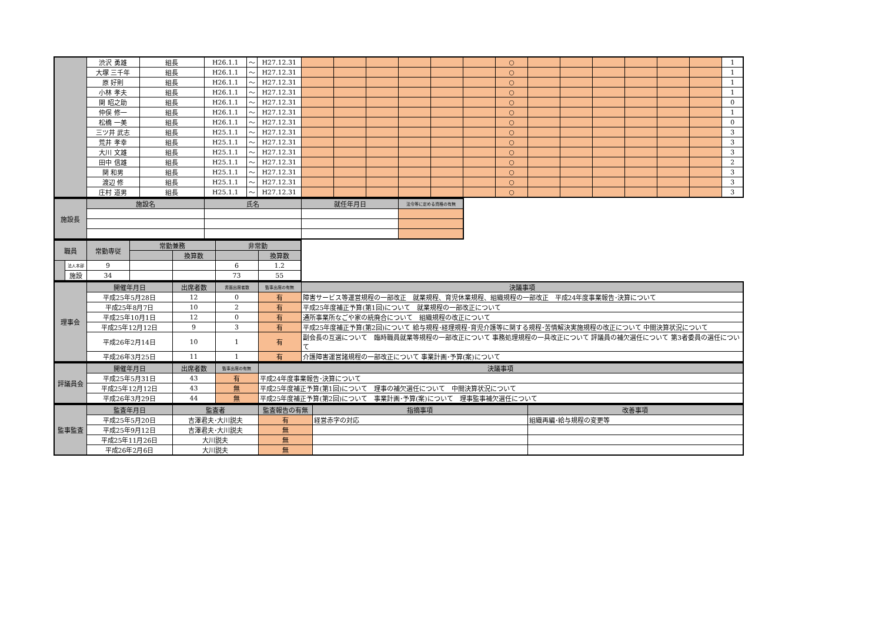| | 渋沢 勇雄 | 組長 | H26.1.1 | ～ | H27.12.31 | | | | | | | ○ | | | | | | | 1 |
| | 大塚 三千年 | 組長 | H26.1.1 | ～ | H27.12.31 | | | | | | | ○ | | | | | | | 1 |
| | 原 好則 | 組長 | H26.1.1 | ～ | H27.12.31 | | | | | | | ○ | | | | | | | 1 |
| | 小林 孝夫 | 組長 | H26.1.1 | ～ | H27.12.31 | | | | | | | ○ | | | | | | | 1 |
| | 関 昭之助 | 組長 | H26.1.1 | ～ | H27.12.31 | | | | | | | ○ | | | | | | | 0 |
| | 仲俣 修一 | 組長 | H26.1.1 | ～ | H27.12.31 | | | | | | | ○ | | | | | | | 1 |
| | 松橋 一美 | 組長 | H26.1.1 | ～ | H27.12.31 | | | | | | | ○ | | | | | | | 0 |
| | 三ツ井 武志 | 組長 | H25.1.1 | ～ | H27.12.31 | | | | | | | ○ | | | | | | | 3 |
| | 荒井 孝幸 | 組長 | H25.1.1 | ～ | H27.12.31 | | | | | | | ○ | | | | | | | 3 |
| | 大川 文雄 | 組長 | H25.1.1 | ～ | H27.12.31 | | | | | | | ○ | | | | | | | 3 |
| | 田中 信雄 | 組長 | H25.1.1 | ～ | H27.12.31 | | | | | | | ○ | | | | | | | 2 |
| | 関 和男 | 組長 | H25.1.1 | ～ | H27.12.31 | | | | | | | ○ | | | | | | | 3 |
| | 渡辺 修 | 組長 | H25.1.1 | ～ | H27.12.31 | | | | | | | ○ | | | | | | | 3 |
| | 庄村 道男 | 組長 | H25.1.1 | ～ | H27.12.31 | | | | | | | ○ | | | | | | | 3 |
| 施設長 | 施設名 | 氏名 | 就任年月日 | 法令等に定める資格の有無 |
| 職員 | | 常勤専従 | 常勤兼務 | | 非常勤 | |
| | | | | 換算数 | | 換算数 |
| | 法人本部 | 9 | | | 6 | 1.2 |
| | 施設 | 34 | | | 73 | 55 |
| 理事会 | 開催年月日 | 出席者数 | 書面出席者数 | 監事出席の有無 | 決議事項 |
| | 平成25年5月28日 | 12 | 0 | 有 | 障害サービス等運営規程の一部改正 就業規程、育児休業規程、組織規程の一部改正 平成24年度事業報告･決算について |
| | 平成25年8月7日 | 10 | 2 | 有 | 平成25年度補正予算(第1回)について 就業規程の一部改正について |
| | 平成25年10月1日 | 12 | 0 | 有 | 通所事業所なごや家の統廃合について 組織規程の改正について |
| | 平成25年12月12日 | 9 | 3 | 有 | 平成25年度補正予算(第2回)について 給与規程･経理規程･育児介護等に関する規程･苦情解決実施規程の改正について 中間決算状況について |
| | 平成26年2月14日 | 10 | 1 | 有 | 副会長の互選について 臨時職員就業等規程の一部改正について 事務処理規程の一具改正について 評議員の補欠選任について 第3者委員の選任について |
| | 平成26年3月25日 | 11 | 1 | 有 | 介護障害運営諸規程の一部改正について 事業計画･予算(案)について |
| 評議員会 | 開催年月日 | 出席者数 | 監事出席の有無 | 決議事項 |
| | 平成25年5月31日 | 43 | 有 | 平成24年度事業報告･決算について |
| | 平成25年12月12日 | 43 | 無 | 平成25年度補正予算(第1回)について 理事の補欠選任について 中間決算状況について |
| | 平成26年3月29日 | 44 | 無 | 平成25年度補正予算(第2回)について 事業計画･予算(案)について 理事監事補欠選任について |
| 監事監査 | 監査年月日 | 監査者 | 監査報告の有無 | 指摘事項 | 改善事項 |
| | 平成25年5月20日 | 吉澤君夫･大川説夫 | 有 | 経営赤字の対応 | 組織再編･給与規程の変更等 |
| | 平成25年9月12日 | 吉澤君夫･大川説夫 | 無 | | |
| | 平成25年11月26日 | 大川説夫 | 無 | | |
| | 平成26年2月6日 | 大川説夫 | 無 | | |